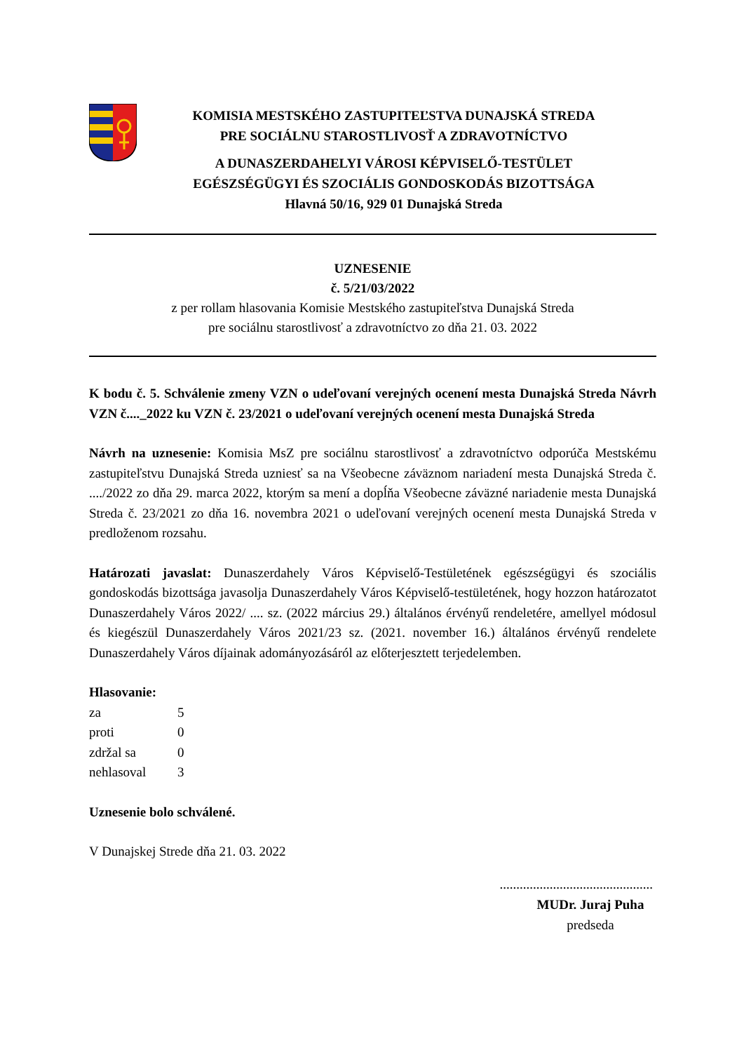KOMISIA MESTSKÉHO ZASTUPITEĽSTVA DUNAJSKÁ STREDA
PRE SOCIÁLNU STAROSTLIVOSŤ A ZDRAVOTNÍCTVO
A DUNASZERDAHELYI VÁROSI KÉPVISELŐ-TESTÜLET
EGÉSZSÉGÜGYI ÉS SZOCIÁLIS GONDOSKODÁS BIZOTTSÁGA
Hlavná 50/16, 929 01 Dunajská Streda
UZNESENIE
č. 5/21/03/2022
z per rollam hlasovania Komisie Mestského zastupiteľstva Dunajská Streda
pre sociálnu starostlivosť a zdravotníctvo zo dňa 21. 03. 2022
K bodu č. 5. Schválenie zmeny VZN o udeľovaní verejných ocenení mesta Dunajská Streda Návrh VZN č...._2022 ku VZN č. 23/2021 o udeľovaní verejných ocenení mesta Dunajská Streda
Návrh na uznesenie: Komisia MsZ pre sociálnu starostlivosť a zdravotníctvo odporúča Mestskému zastupiteľstvu Dunajská Streda uzniesť sa na Všeobecne záväznom nariadení mesta Dunajská Streda č. ..../2022 zo dňa 29. marca 2022, ktorým sa mení a dopĺňa Všeobecne záväzné nariadenie mesta Dunajská Streda č. 23/2021 zo dňa 16. novembra 2021 o udeľovaní verejných ocenení mesta Dunajská Streda v predloženom rozsahu.
Határozati javaslat: Dunaszerdahely Város Képviselő-Testületének egészségügyi és szociális gondoskodás bizottsága javasolja Dunaszerdahely Város Képviselő-testületének, hogy hozzon határozatot Dunaszerdahely Város 2022/ .... sz. (2022 március 29.) általános érvényű rendeletére, amellyel módosul és kiegészül Dunaszerdahely Város 2021/23 sz. (2021. november 16.) általános érvényű rendelete Dunaszerdahely Város díjainak adományozásáról az előterjesztett terjedelemben.
Hlasovanie:
| za | 5 |
| proti | 0 |
| zdržal sa | 0 |
| nehlasoval | 3 |
Uznesenie bolo schválené.
V Dunajskej Strede dňa 21. 03. 2022
..............................................
MUDr. Juraj Puha
predseda